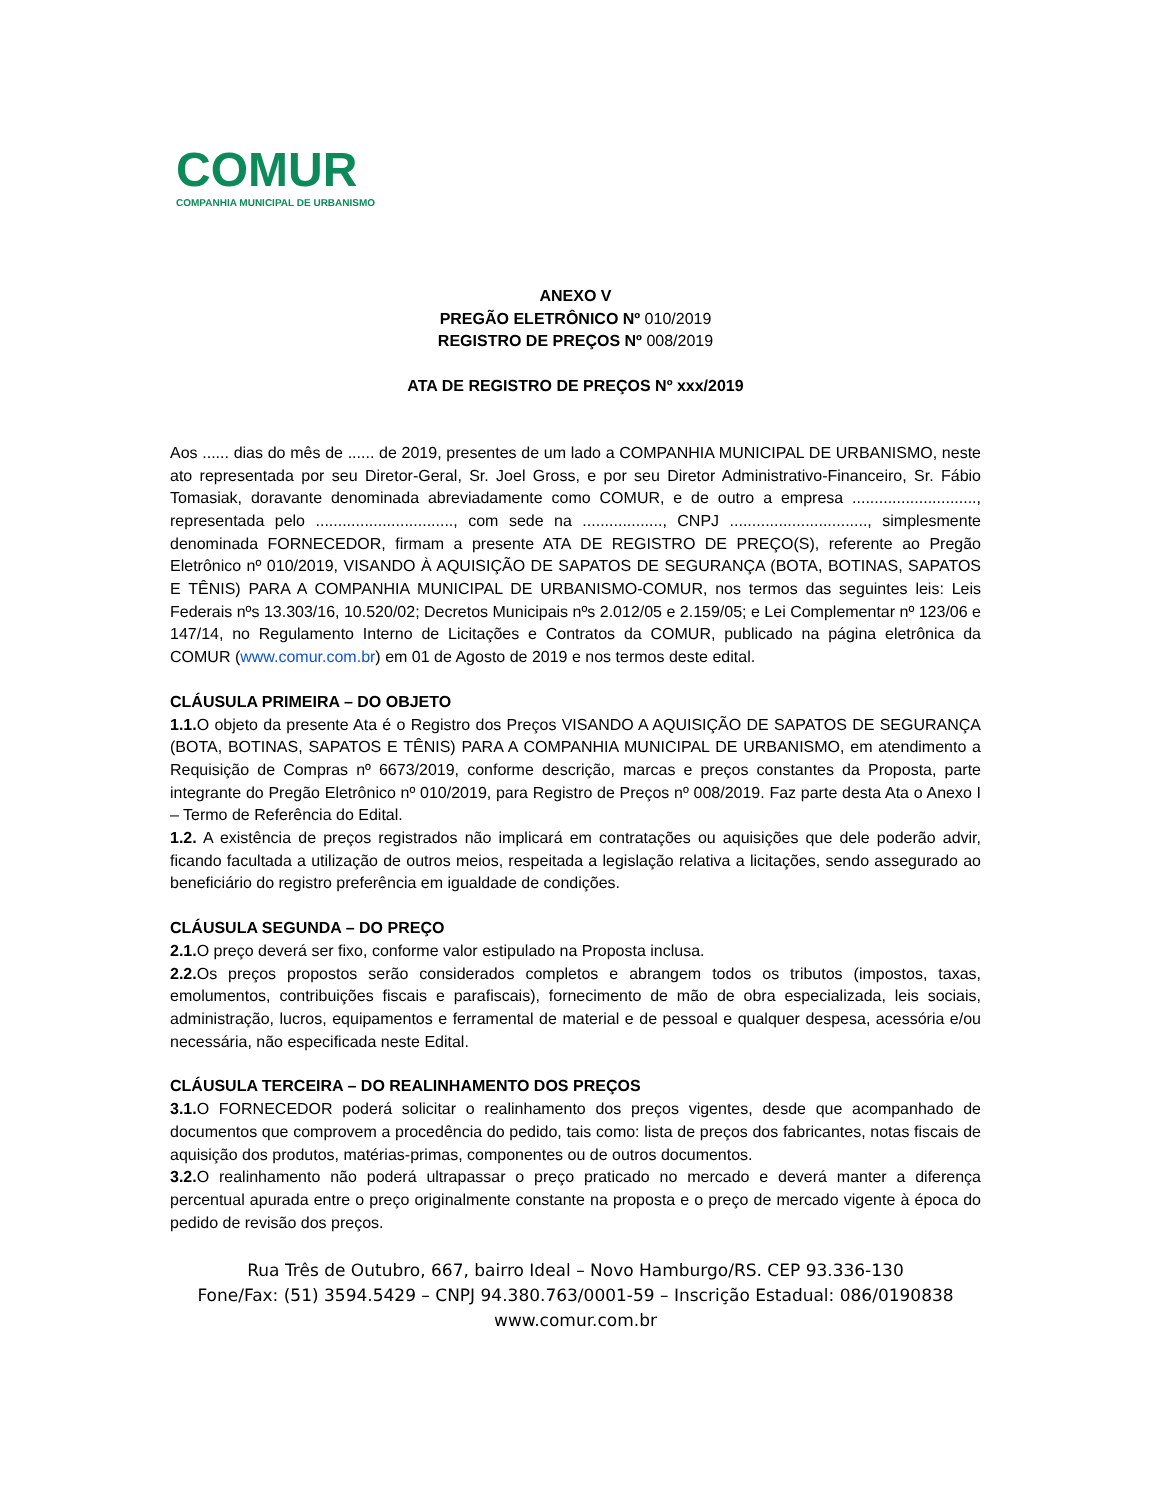COMUR
COMPANHIA MUNICIPAL DE URBANISMO
ANEXO V
PREGÃO ELETRÔNICO Nº 010/2019
REGISTRO DE PREÇOS Nº 008/2019
ATA DE REGISTRO DE PREÇOS Nº xxx/2019
Aos ...... dias do mês de ...... de 2019, presentes de um lado a COMPANHIA MUNICIPAL DE URBANISMO, neste ato representada por seu Diretor-Geral, Sr. Joel Gross, e por seu Diretor Administrativo-Financeiro, Sr. Fábio Tomasiak, doravante denominada abreviadamente como COMUR, e de outro a empresa ............................, representada pelo ..............................., com sede na .................., CNPJ ..............................., simplesmente denominada FORNECEDOR, firmam a presente ATA DE REGISTRO DE PREÇO(S), referente ao Pregão Eletrônico nº 010/2019, VISANDO À AQUISIÇÃO DE SAPATOS DE SEGURANÇA (BOTA, BOTINAS, SAPATOS E TÊNIS) PARA A COMPANHIA MUNICIPAL DE URBANISMO-COMUR, nos termos das seguintes leis: Leis Federais nºs 13.303/16, 10.520/02; Decretos Municipais nºs 2.012/05 e 2.159/05; e Lei Complementar nº 123/06 e 147/14, no Regulamento Interno de Licitações e Contratos da COMUR, publicado na página eletrônica da COMUR (www.comur.com.br) em 01 de Agosto de 2019 e nos termos deste edital.
CLÁUSULA PRIMEIRA – DO OBJETO
1.1. O objeto da presente Ata é o Registro dos Preços VISANDO A AQUISIÇÃO DE SAPATOS DE SEGURANÇA (BOTA, BOTINAS, SAPATOS E TÊNIS) PARA A COMPANHIA MUNICIPAL DE URBANISMO, em atendimento a Requisição de Compras nº 6673/2019, conforme descrição, marcas e preços constantes da Proposta, parte integrante do Pregão Eletrônico nº 010/2019, para Registro de Preços nº 008/2019. Faz parte desta Ata o Anexo I – Termo de Referência do Edital.
1.2. A existência de preços registrados não implicará em contratações ou aquisições que dele poderão advir, ficando facultada a utilização de outros meios, respeitada a legislação relativa a licitações, sendo assegurado ao beneficiário do registro preferência em igualdade de condições.
CLÁUSULA SEGUNDA – DO PREÇO
2.1. O preço deverá ser fixo, conforme valor estipulado na Proposta inclusa.
2.2. Os preços propostos serão considerados completos e abrangem todos os tributos (impostos, taxas, emolumentos, contribuições fiscais e parafiscais), fornecimento de mão de obra especializada, leis sociais, administração, lucros, equipamentos e ferramental de material e de pessoal e qualquer despesa, acessória e/ou necessária, não especificada neste Edital.
CLÁUSULA TERCEIRA – DO REALINHAMENTO DOS PREÇOS
3.1. O FORNECEDOR poderá solicitar o realinhamento dos preços vigentes, desde que acompanhado de documentos que comprovem a procedência do pedido, tais como: lista de preços dos fabricantes, notas fiscais de aquisição dos produtos, matérias-primas, componentes ou de outros documentos.
3.2. O realinhamento não poderá ultrapassar o preço praticado no mercado e deverá manter a diferença percentual apurada entre o preço originalmente constante na proposta e o preço de mercado vigente à época do pedido de revisão dos preços.
Rua Três de Outubro, 667, bairro Ideal – Novo Hamburgo/RS. CEP 93.336-130
Fone/Fax: (51) 3594.5429 – CNPJ 94.380.763/0001-59 – Inscrição Estadual: 086/0190838
www.comur.com.br